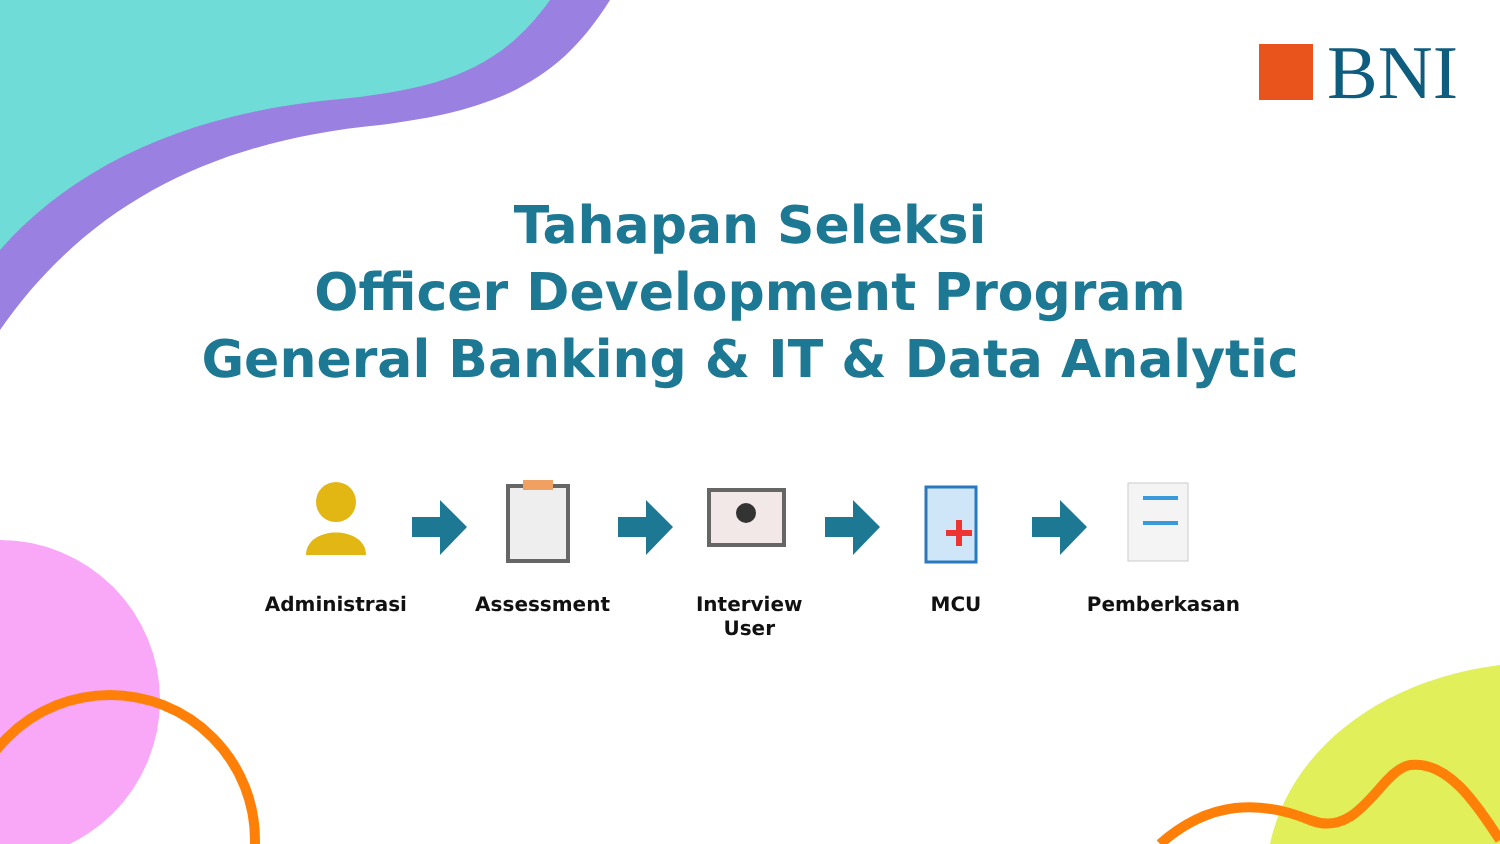BNI
Tahapan Seleksi
Officer Development Program
General Banking & IT & Data Analytic
Administrasi Assessment Interview User MCU Pemberkasan